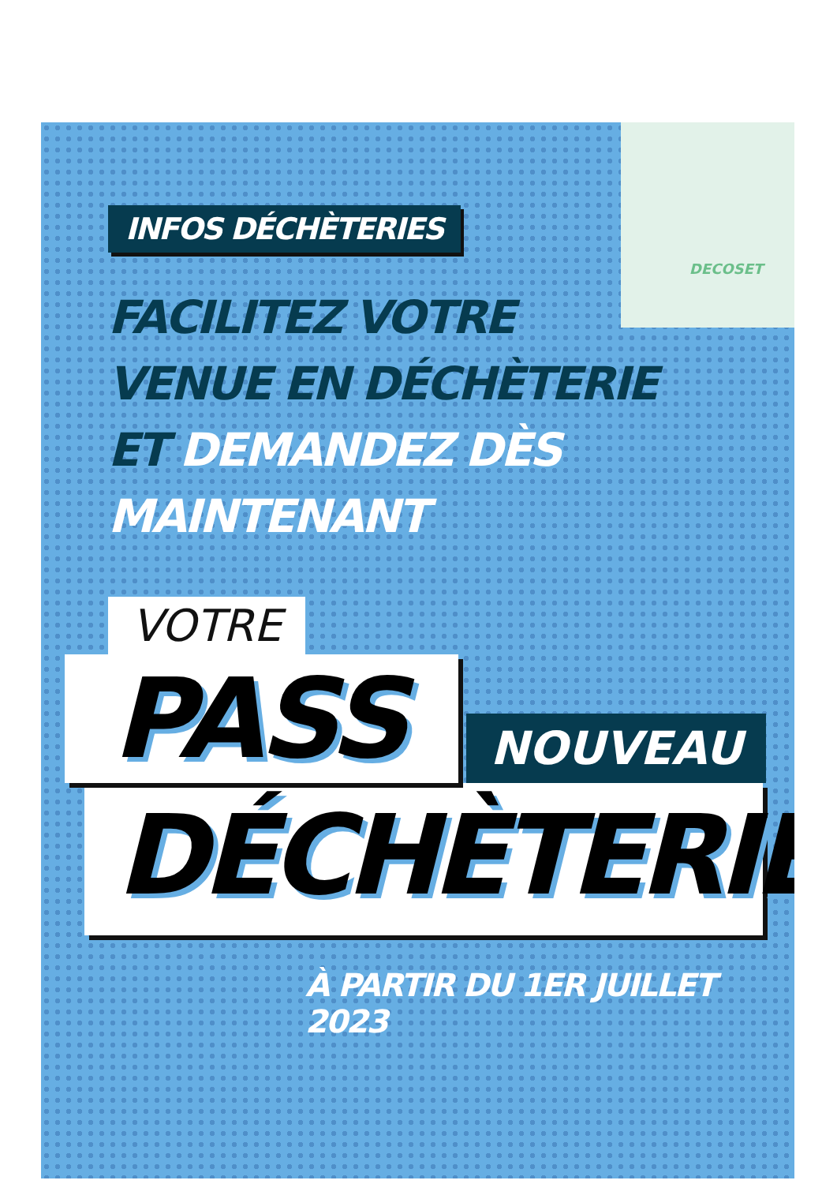DECOSET
INFOS DÉCHÈTERIES
FACILITEZ VOTRE
VENUE EN DÉCHÈTERIE
ET DEMANDEZ DÈS
MAINTENANT
VOTRE
PASS
NOUVEAU
DÉCHÈTERIE
À PARTIR DU 1ER JUILLET 2023